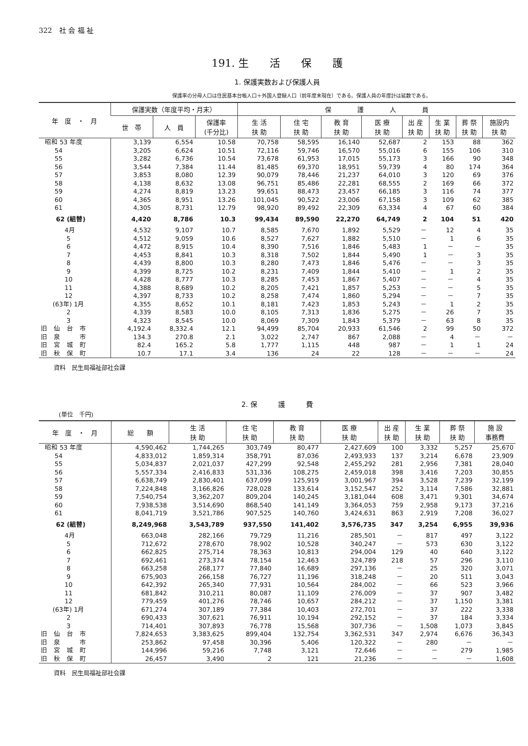322　社 会 福 祉
191. 生　　活　　保　　護
1. 保護実数および保護人員
保護率の分母人口は住民基本台帳人口＋外国人登録人口（前年度末現在）である。保護人員の年度計は延数である。
| 年 度 ・ 月 | 保護実数（年度平均・月末） | | | 保 護 人 員 | | | | | | | |
| --- | --- | --- | --- | --- | --- | --- | --- | --- | --- | --- | --- |
| | 世 帯 | 人 員 | 保護率 (千分比) | 生 活 扶 助 | 住 宅 扶 助 | 教 育 扶 助 | 医 療 扶 助 | 出 産 扶 助 | 生 業 扶 助 | 葬 祭 扶 助 | 施設内 扶 助 |
| 昭和 53 年度 | 3,139 | 6,554 | 10.58 | 70,758 | 58,595 | 16,140 | 52,687 | 2 | 153 | 88 | 362 |
| 54 | 3,205 | 6,624 | 10.51 | 72,116 | 59,746 | 16,570 | 55,016 | 6 | 155 | 106 | 310 |
| 55 | 3,282 | 6,736 | 10.54 | 73,678 | 61,953 | 17,015 | 55,173 | 3 | 166 | 90 | 348 |
| 56 | 3,544 | 7,384 | 11.44 | 81,485 | 69,370 | 18,951 | 59,739 | 4 | 80 | 174 | 364 |
| 57 | 3,853 | 8,080 | 12.39 | 90,079 | 78,446 | 21,237 | 64,010 | 3 | 120 | 69 | 376 |
| 58 | 4,138 | 8,632 | 13.08 | 96,751 | 85,486 | 22,281 | 68,555 | 2 | 169 | 66 | 372 |
| 59 | 4,274 | 8,819 | 13.23 | 99,651 | 88,473 | 23,457 | 66,185 | 3 | 116 | 74 | 377 |
| 60 | 4,365 | 8,951 | 13.26 | 101,045 | 90,522 | 23,006 | 67,158 | 3 | 109 | 62 | 385 |
| 61 | 4,305 | 8,731 | 12.79 | 98,920 | 89,492 | 22,309 | 63,334 | 4 | 67 | 60 | 384 |
| 62 (組替) | 4,420 | 8,786 | 10.3 | 99,434 | 89,590 | 22,270 | 64,749 | 2 | 104 | 51 | 420 |
| 4月 | 4,532 | 9,107 | 10.7 | 8,585 | 7,670 | 1,892 | 5,529 | － | 12 | 4 | 35 |
| 5 | 4,512 | 9,059 | 10.6 | 8,527 | 7,627 | 1,882 | 5,510 | － | 1 | 6 | 35 |
| 6 | 4,472 | 8,915 | 10.4 | 8,390 | 7,516 | 1,846 | 5,483 | 1 | － | － | 35 |
| 7 | 4,453 | 8,841 | 10.3 | 8,318 | 7,502 | 1,844 | 5,490 | 1 | － | 3 | 35 |
| 8 | 4,439 | 8,800 | 10.3 | 8,280 | 7,473 | 1,846 | 5,476 | － | － | 3 | 35 |
| 9 | 4,399 | 8,725 | 10.2 | 8,231 | 7,409 | 1,844 | 5,410 | － | 1 | 2 | 35 |
| 10 | 4,428 | 8,777 | 10.3 | 8,285 | 7,453 | 1,867 | 5,407 | － | － | 4 | 35 |
| 11 | 4,388 | 8,689 | 10.2 | 8,205 | 7,421 | 1,857 | 5,253 | － | － | 5 | 35 |
| 12 | 4,397 | 8,733 | 10.2 | 8,258 | 7,474 | 1,860 | 5,294 | － | － | 7 | 35 |
| (63年) 1月 | 4,355 | 8,652 | 10.1 | 8,181 | 7,423 | 1,853 | 5,243 | － | 1 | 2 | 35 |
| 2 | 4,339 | 8,583 | 10.0 | 8,105 | 7,313 | 1,836 | 5,275 | － | 26 | 7 | 35 |
| 3 | 4,323 | 8,545 | 10.0 | 8,069 | 7,309 | 1,843 | 5,379 | － | 63 | 8 | 35 |
| 旧 仙 台 市 | 4,192.4 | 8,332.4 | 12.1 | 94,499 | 85,704 | 20,933 | 61,546 | 2 | 99 | 50 | 372 |
| 旧 泉 市 | 134.3 | 270.8 | 2.1 | 3,022 | 2,747 | 867 | 2,088 | － | 4 | － | － |
| 旧 宮 城 町 | 82.4 | 165.2 | 5.8 | 1,777 | 1,115 | 448 | 987 | － | 1 | 1 | 24 |
| 旧 秋 保 町 | 10.7 | 17.1 | 3.4 | 136 | 24 | 22 | 128 | － | － | － | 24 |
資料　民生局福祉部社会課
2. 保　　　護　　　費
(単位　千円)
| 年 度 ・ 月 | 総 額 | 生 活 扶 助 | 住 宅 扶 助 | 教 育 扶 助 | 医 療 扶 助 | 出 産 扶 助 | 生 業 扶 助 | 葬 祭 扶 助 | 施 設 事務費 |
| --- | --- | --- | --- | --- | --- | --- | --- | --- | --- |
| 昭和 53 年度 | 4,590,462 | 1,744,265 | 303,749 | 80,477 | 2,427,609 | 100 | 3,332 | 5,257 | 25,670 |
| 54 | 4,833,012 | 1,859,314 | 358,791 | 87,036 | 2,493,933 | 137 | 3,214 | 6,678 | 23,909 |
| 55 | 5,034,837 | 2,021,037 | 427,299 | 92,548 | 2,455,292 | 281 | 2,956 | 7,381 | 28,040 |
| 56 | 5,557,334 | 2,416,833 | 531,336 | 108,275 | 2,459,018 | 398 | 3,416 | 7,203 | 30,855 |
| 57 | 6,638,749 | 2,830,401 | 637,099 | 125,919 | 3,001,967 | 394 | 3,528 | 7,239 | 32,199 |
| 58 | 7,224,848 | 3,166,826 | 728,028 | 133,614 | 3,152,547 | 252 | 3,114 | 7,586 | 32,881 |
| 59 | 7,540,754 | 3,362,207 | 809,204 | 140,245 | 3,181,044 | 608 | 3,471 | 9,301 | 34,674 |
| 60 | 7,938,538 | 3,514,690 | 868,540 | 141,149 | 3,364,053 | 759 | 2,958 | 9,173 | 37,216 |
| 61 | 8,041,719 | 3,521,786 | 907,525 | 140,760 | 3,424,631 | 863 | 2,919 | 7,208 | 36,027 |
| 62 (組替) | 8,249,968 | 3,543,789 | 937,550 | 141,402 | 3,576,735 | 347 | 3,254 | 6,955 | 39,936 |
| 4月 | 663,048 | 282,166 | 79,729 | 11,216 | 285,501 | － | 817 | 497 | 3,122 |
| 5 | 712,672 | 278,670 | 78,902 | 10,528 | 340,247 | － | 573 | 630 | 3,122 |
| 6 | 662,825 | 275,714 | 78,363 | 10,813 | 294,004 | 129 | 40 | 640 | 3,122 |
| 7 | 692,461 | 273,374 | 78,154 | 12,463 | 324,789 | 218 | 57 | 296 | 3,110 |
| 8 | 663,258 | 268,177 | 77,840 | 16,689 | 297,136 | － | 25 | 320 | 3,071 |
| 9 | 675,903 | 266,158 | 76,727 | 11,196 | 318,248 | － | 20 | 511 | 3,043 |
| 10 | 642,392 | 265,340 | 77,931 | 10,564 | 284,002 | － | 66 | 523 | 3,966 |
| 11 | 681,842 | 310,211 | 80,087 | 11,109 | 276,009 | － | 37 | 907 | 3,482 |
| 12 | 779,459 | 401,276 | 78,746 | 10,657 | 284,212 | － | 37 | 1,150 | 3,381 |
| (63年) 1月 | 671,274 | 307,189 | 77,384 | 10,403 | 272,701 | － | 37 | 222 | 3,338 |
| 2 | 690,433 | 307,621 | 76,911 | 10,194 | 292,152 | － | 37 | 184 | 3,334 |
| 3 | 714,401 | 307,893 | 76,778 | 15,568 | 307,736 | － | 1,508 | 1,073 | 3,845 |
| 旧 仙 台 市 | 7,824,653 | 3,383,625 | 899,404 | 132,754 | 3,362,531 | 347 | 2,974 | 6,676 | 36,343 |
| 旧 泉 市 | 253,862 | 97,458 | 30,396 | 5,406 | 120,322 | － | 280 | － | － |
| 旧 宮 城 町 | 144,996 | 59,216 | 7,748 | 3,121 | 72,646 | － | － | 279 | 1,985 |
| 旧 秋 保 町 | 26,457 | 3,490 | 2 | 121 | 21,236 | － | － | － | 1,608 |
資料　民生局福祉部社会課